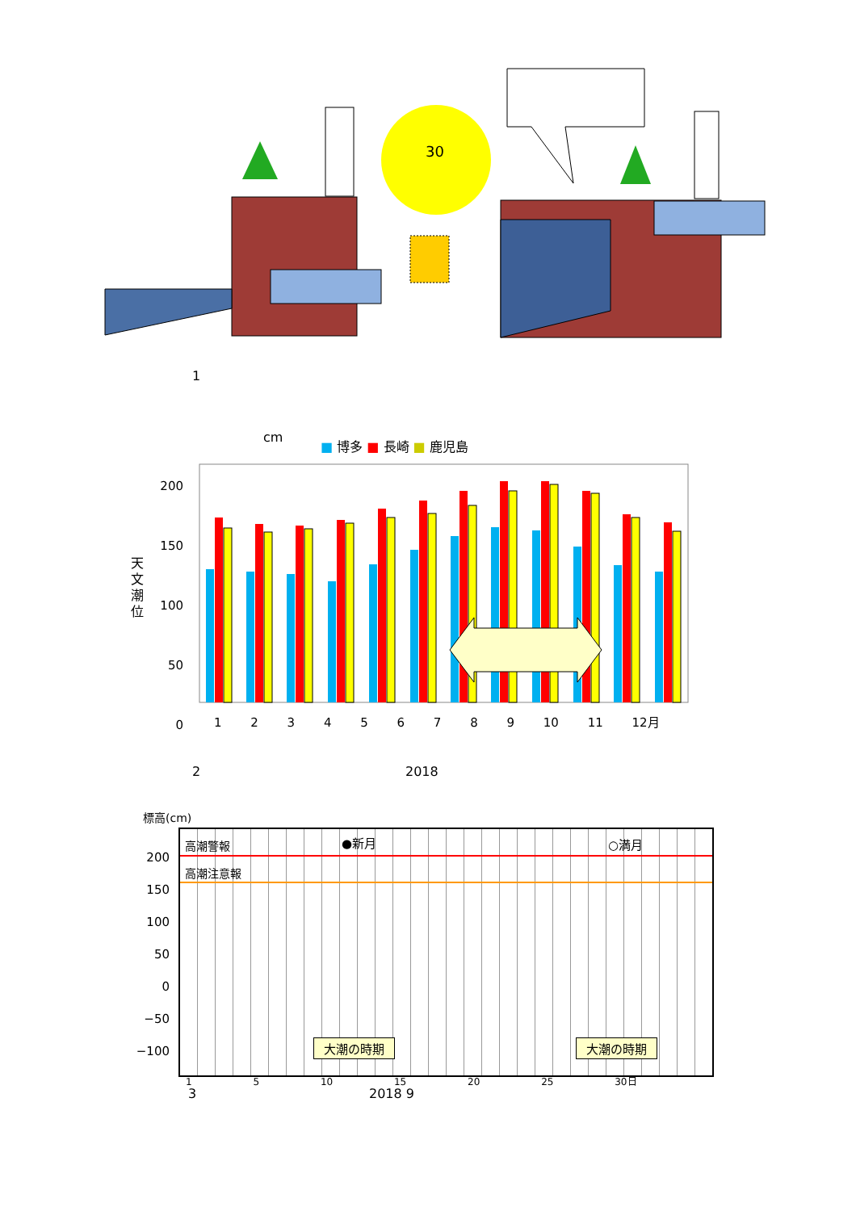30
1
cm ■ 博多 ■ 長崎 ■ 鹿児島
天 文 潮 位
200
150
100
50
0
1 2 3 4 5 6 7 8 9 10 11 12月
2 2018
標高(cm)
高潮警報
高潮注意報
●新月 ○満月
大潮の時期 大潮の時期
200
150
100
50
0
−50
−100
1 5 10 15 20 25 30日
3 2018 9